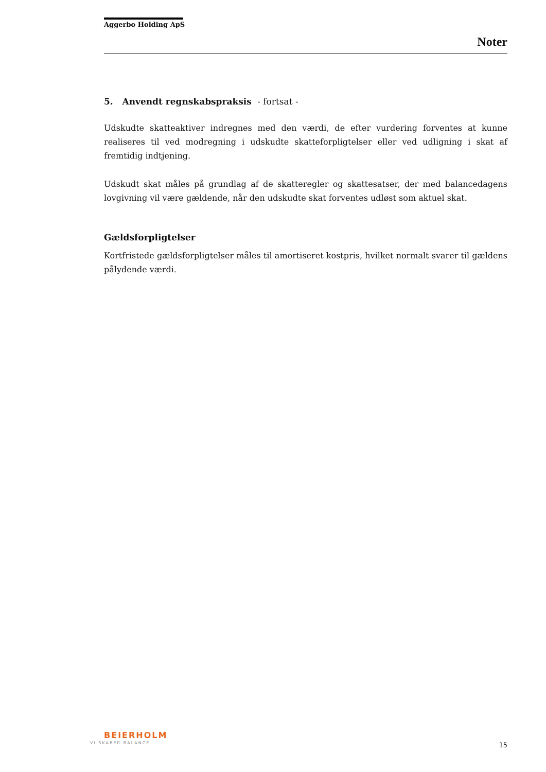Aggerbo Holding ApS
Noter
5. Anvendt regnskabspraksis - fortsat -
Udskudte skatteaktiver indregnes med den værdi, de efter vurdering forventes at kunne realiseres til ved modregning i udskudte skatteforpligtelser eller ved udligning i skat af fremtidig indtjening.
Udskudt skat måles på grundlag af de skatteregler og skattesatser, der med balancedagens lovgivning vil være gældende, når den udskudte skat forventes udløst som aktuel skat.
Gældsforpligtelser
Kortfristede gældsforpligtelser måles til amortiseret kostpris, hvilket normalt svarer til gældens pålydende værdi.
BEIERHOLM
VI SKABER BALANCE 15